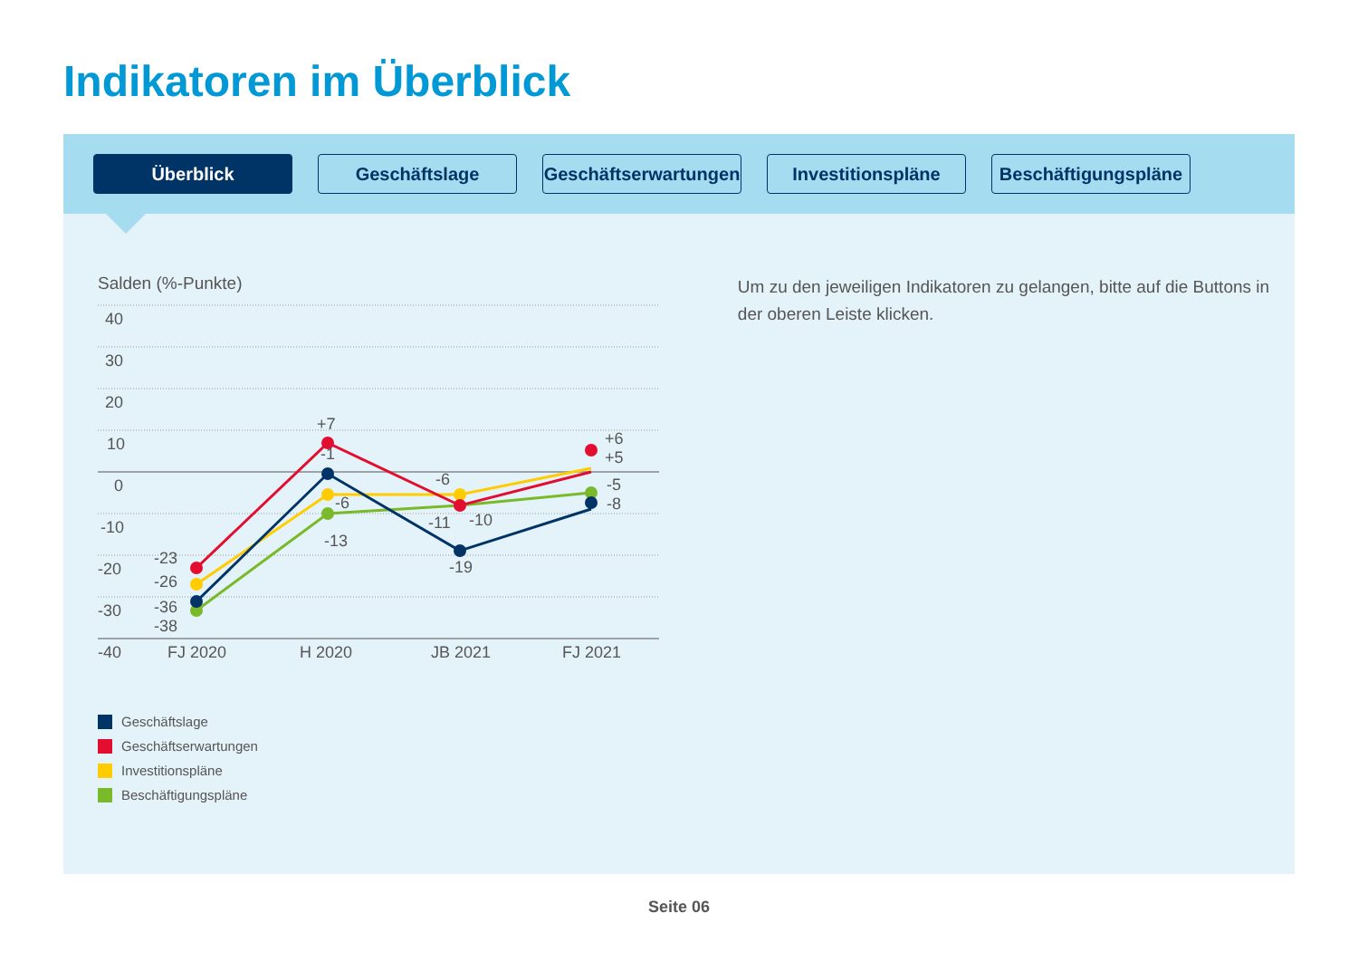Indikatoren im Überblick
Überblick Geschäftslage Geschäftserwartungen
Investitionspläne Beschäftigungspläne
Salden (%-Punkte)
40
30
20
10
0
-10
-20
-30
-40
FJ 2020
H 2020
JB 2021
FJ 2021
-23
-26
-36
-38
+7
-1
-6
-13
-6
-11
-10
-19
+6
+5
-5
-8
Geschäftslage
Geschäftserwartungen
Investitionspläne
Beschäftigungspläne
Um zu den jeweiligen Indikatoren zu gelangen, bitte auf die Buttons in der oberen Leiste klicken.
Seite 06